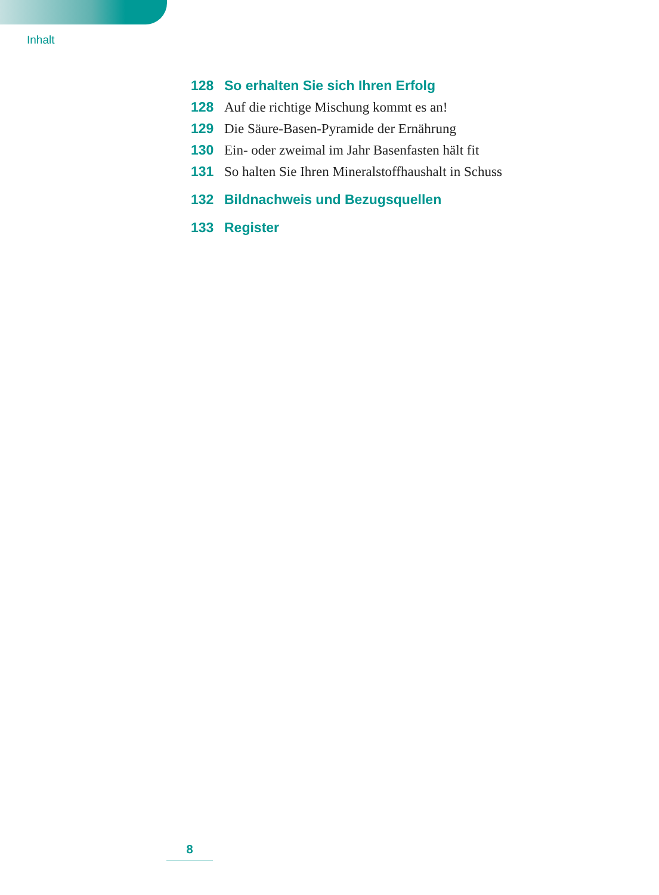Inhalt
128 So erhalten Sie sich Ihren Erfolg
128 Auf die richtige Mischung kommt es an!
129 Die Säure-Basen-Pyramide der Ernährung
130 Ein- oder zweimal im Jahr Basenfasten hält fit
131 So halten Sie Ihren Mineralstoffhaushalt in Schuss
132 Bildnachweis und Bezugsquellen
133 Register
8